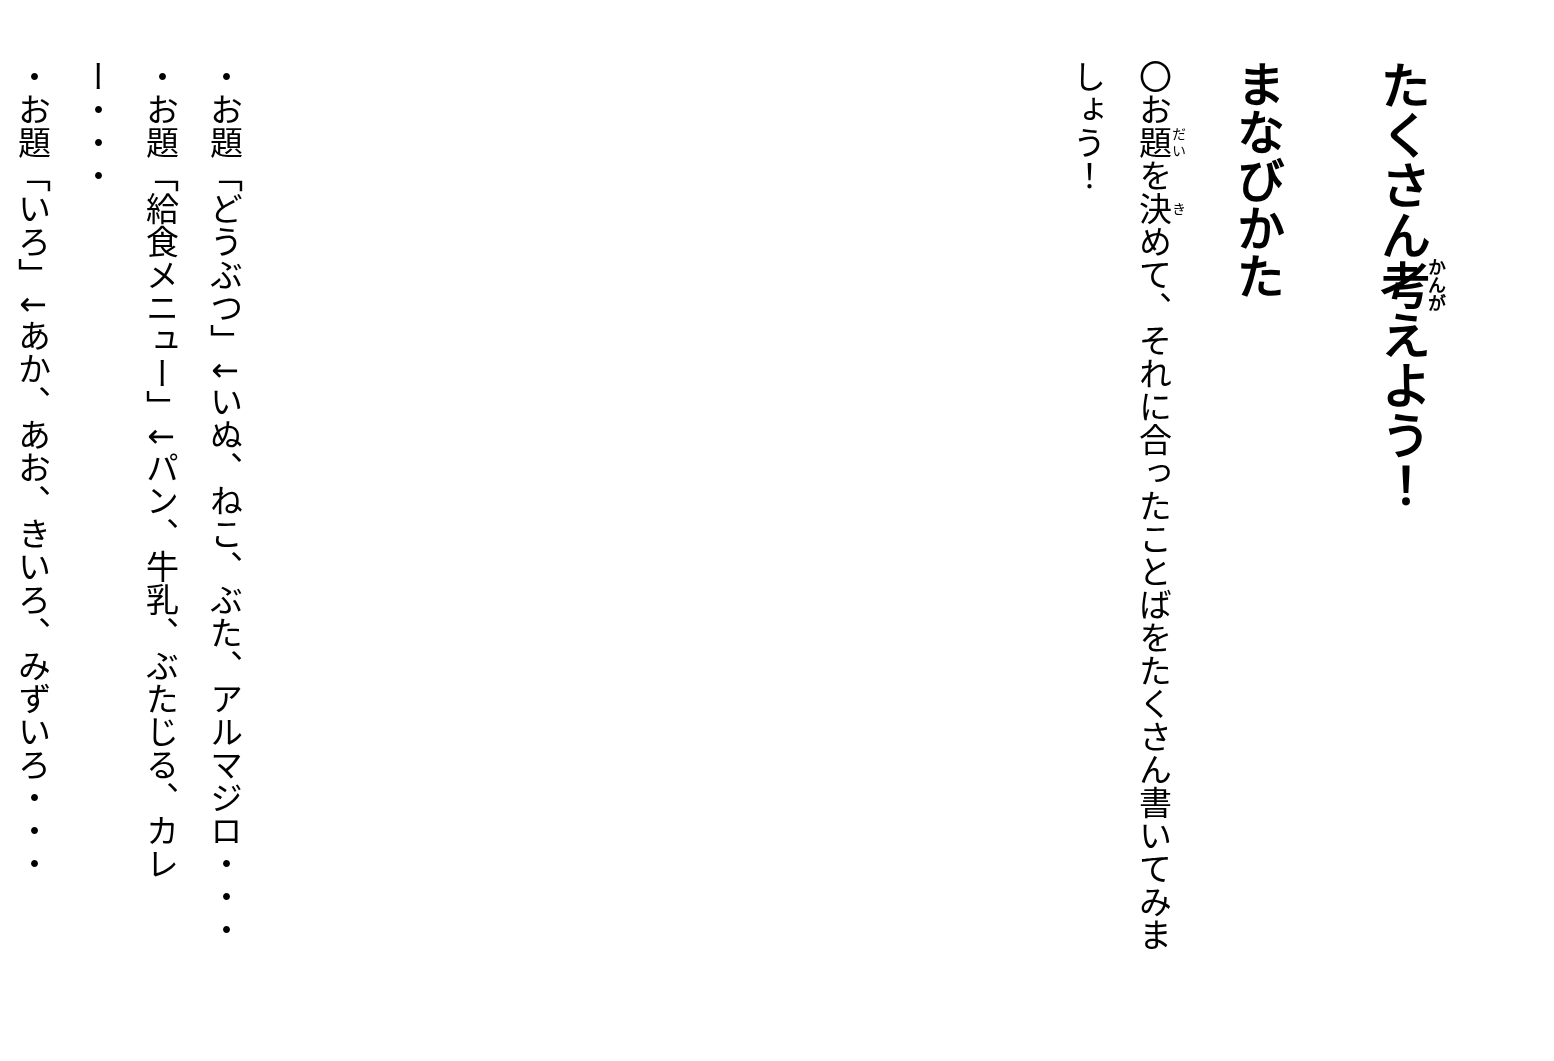たくさん考えよう！
まなびかた
〇お題を決めて、それに合ったことばをたくさん書いてみましょう！
・お題「どうぶつ」↓いぬ、ねこ、ぶた、アルマジロ・・・
・お題「給食メニュー」↓パン、牛乳、ぶたじる、カレー・・・
・お題「いろ」↓あか、あお、きいろ、みずいろ・・・